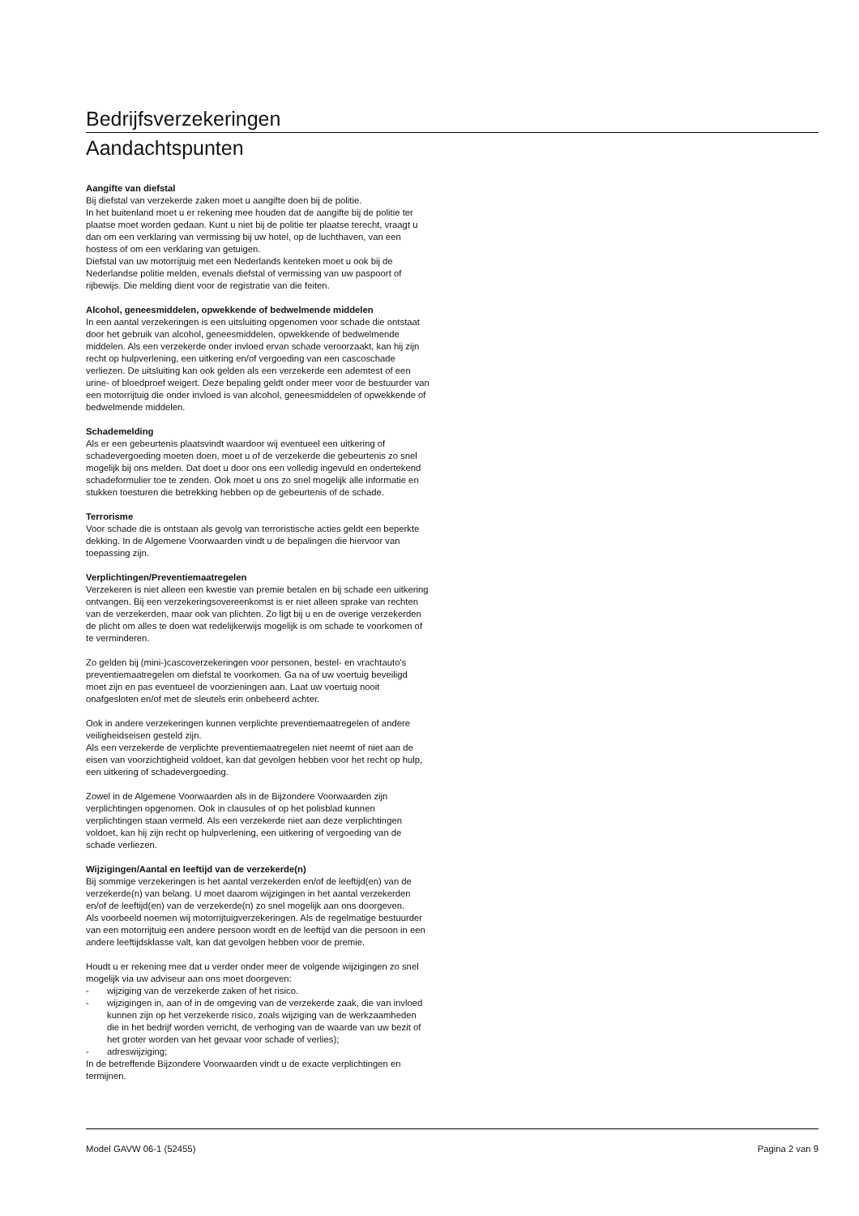Bedrijfsverzekeringen
Aandachtspunten
Aangifte van diefstal
Bij diefstal van verzekerde zaken moet u aangifte doen bij de politie.
In het buitenland moet u er rekening mee houden dat de aangifte bij de politie ter plaatse moet worden gedaan. Kunt u niet bij de politie ter plaatse terecht, vraagt u dan om een verklaring van vermissing bij uw hotel, op de luchthaven, van een hostess of om een verklaring van getuigen.
Diefstal van uw motorrijtuig met een Nederlands kenteken moet u ook bij de Nederlandse politie melden, evenals diefstal of vermissing van uw paspoort of rijbewijs. Die melding dient voor de registratie van die feiten.
Alcohol, geneesmiddelen, opwekkende of bedwelmende middelen
In een aantal verzekeringen is een uitsluiting opgenomen voor schade die ontstaat door het gebruik van alcohol, geneesmiddelen, opwekkende of bedwelmende middelen. Als een verzekerde onder invloed ervan schade veroorzaakt, kan hij zijn recht op hulpverlening, een uitkering en/of vergoeding van een cascoschade verliezen. De uitsluiting kan ook gelden als een verzekerde een ademtest of een urine- of bloedproef weigert. Deze bepaling geldt onder meer voor de bestuurder van een motorrijtuig die onder invloed is van alcohol, geneesmiddelen of opwekkende of bedwelmende middelen.
Schademelding
Als er een gebeurtenis plaatsvindt waardoor wij eventueel een uitkering of schadevergoeding moeten doen, moet u of de verzekerde die gebeurtenis zo snel mogelijk bij ons melden. Dat doet u door ons een volledig ingevuld en ondertekend schadeformulier toe te zenden. Ook moet u ons zo snel mogelijk alle informatie en stukken toesturen die betrekking hebben op de gebeurtenis of de schade.
Terrorisme
Voor schade die is ontstaan als gevolg van terroristische acties geldt een beperkte dekking. In de Algemene Voorwaarden vindt u de bepalingen die hiervoor van toepassing zijn.
Verplichtingen/Preventiemaatregelen
Verzekeren is niet alleen een kwestie van premie betalen en bij schade een uitkering ontvangen. Bij een verzekeringsovereenkomst is er niet alleen sprake van rechten van de verzekerden, maar ook van plichten. Zo ligt bij u en de overige verzekerden de plicht om alles te doen wat redelijkerwijs mogelijk is om schade te voorkomen of te verminderen.
Zo gelden bij (mini-)cascoverzekeringen voor personen, bestel- en vrachtauto's preventiemaatregelen om diefstal te voorkomen. Ga na of uw voertuig beveiligd moet zijn en pas eventueel de voorzieningen aan. Laat uw voertuig nooit onafgesloten en/of met de sleutels erin onbeheerd achter.
Ook in andere verzekeringen kunnen verplichte preventiemaatregelen of andere veiligheidseisen gesteld zijn.
Als een verzekerde de verplichte preventiemaatregelen niet neemt of niet aan de eisen van voorzichtigheid voldoet, kan dat gevolgen hebben voor het recht op hulp, een uitkering of schadevergoeding.
Zowel in de Algemene Voorwaarden als in de Bijzondere Voorwaarden zijn verplichtingen opgenomen. Ook in clausules of op het polisblad kunnen verplichtingen staan vermeld. Als een verzekerde niet aan deze verplichtingen voldoet, kan hij zijn recht op hulpverlening, een uitkering of vergoeding van de schade verliezen.
Wijzigingen/Aantal en leeftijd van de verzekerde(n)
Bij sommige verzekeringen is het aantal verzekerden en/of de leeftijd(en) van de verzekerde(n) van belang. U moet daarom wijzigingen in het aantal verzekerden en/of de leeftijd(en) van de verzekerde(n) zo snel mogelijk aan ons doorgeven.
Als voorbeeld noemen wij motorrijtuigverzekeringen. Als de regelmatige bestuurder van een motorrijtuig een andere persoon wordt en de leeftijd van die persoon in een andere leeftijdsklasse valt, kan dat gevolgen hebben voor de premie.
Houdt u er rekening mee dat u verder onder meer de volgende wijzigingen zo snel mogelijk via uw adviseur aan ons moet doorgeven:
- wijziging van de verzekerde zaken of het risico.
- wijzigingen in, aan of in de omgeving van de verzekerde zaak, die van invloed kunnen zijn op het verzekerde risico, zoals wijziging van de werkzaamheden die in het bedrijf worden verricht, de verhoging van de waarde van uw bezit of het groter worden van het gevaar voor schade of verlies);
- adreswijziging;
In de betreffende Bijzondere Voorwaarden vindt u de exacte verplichtingen en termijnen.
Model GAVW 06-1 (52455) Pagina 2 van 9